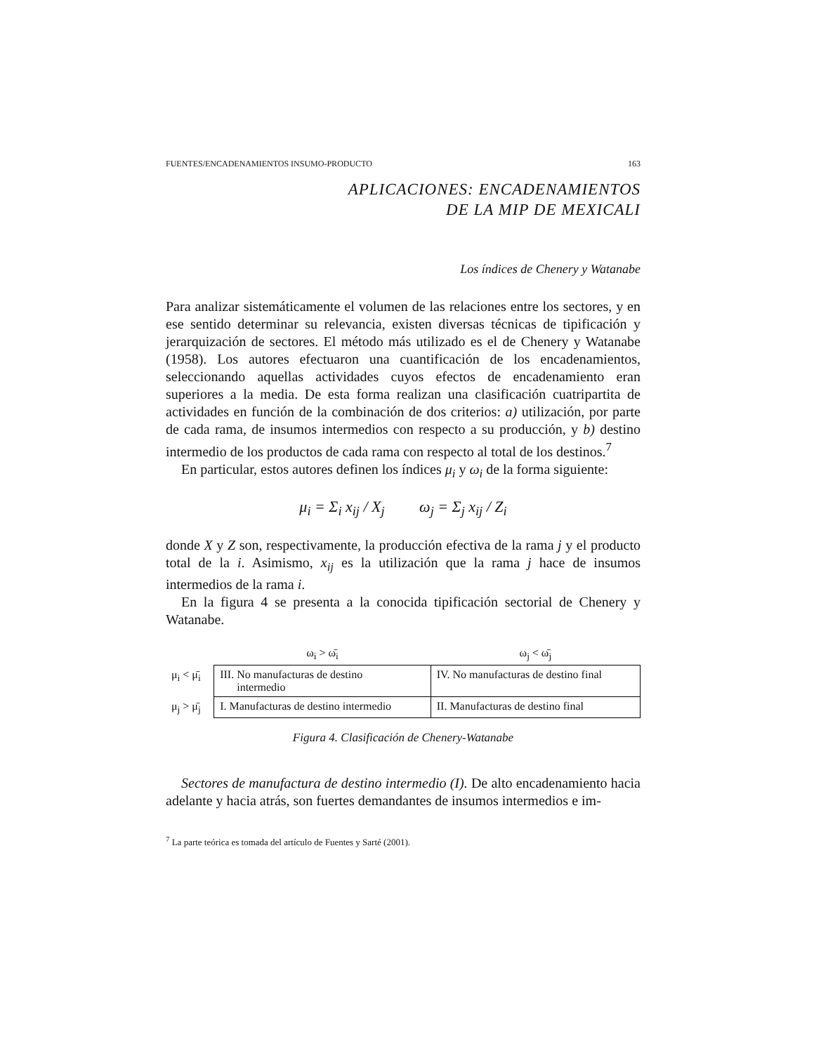FUENTES/ENCADENAMIENTOS INSUMO-PRODUCTO 163
APLICACIONES: ENCADENAMIENTOS
DE LA MIP DE MEXICALI
Los índices de Chenery y Watanabe
Para analizar sistemáticamente el volumen de las relaciones entre los sectores, y en ese sentido determinar su relevancia, existen diversas técnicas de tipificación y jerarquización de sectores. El método más utilizado es el de Chenery y Watanabe (1958). Los autores efectuaron una cuantificación de los encadenamientos, seleccionando aquellas actividades cuyos efectos de encadenamiento eran superiores a la media. De esta forma realizan una clasificación cuatripartita de actividades en función de la combinación de dos criterios: a) utilización, por parte de cada rama, de insumos intermedios con respecto a su producción, y b) destino intermedio de los productos de cada rama con respecto al total de los destinos.<sup>7</sup>
En particular, estos autores definen los índices μ<sub>i</sub> y ω<sub>i</sub> de la forma siguiente:
μ<sub>i</sub> = Σ<sub>i</sub> x<sub>ij</sub> / X<sub>j</sub> ω<sub>j</sub> = Σ<sub>j</sub> x<sub>ij</sub> / Z<sub>i</sub>
donde X y Z son, respectivamente, la producción efectiva de la rama j y el producto total de la i. Asimismo, x<sub>ij</sub> es la utilización que la rama j hace de insumos intermedios de la rama i.
En la figura 4 se presenta a la conocida tipificación sectorial de Chenery y Watanabe.
| | ω<sub>i</sub> > ω̄<sub>i</sub> | ω<sub>j</sub> < ω̄<sub>j</sub> |
| μ<sub>i</sub> < μ̄<sub>i</sub> | III. No manufacturas de destino intermedio | IV. No manufacturas de destino final |
| μ<sub>j</sub> > μ̄<sub>j</sub> | I. Manufacturas de destino intermedio | II. Manufacturas de destino final |
Figura 4. Clasificación de Chenery-Watanabe
Sectores de manufactura de destino intermedio (I). De alto encadenamiento hacia adelante y hacia atrás, son fuertes demandantes de insumos intermedios e im-
<sup>7</sup> La parte teórica es tomada del artículo de Fuentes y Sarté (2001).